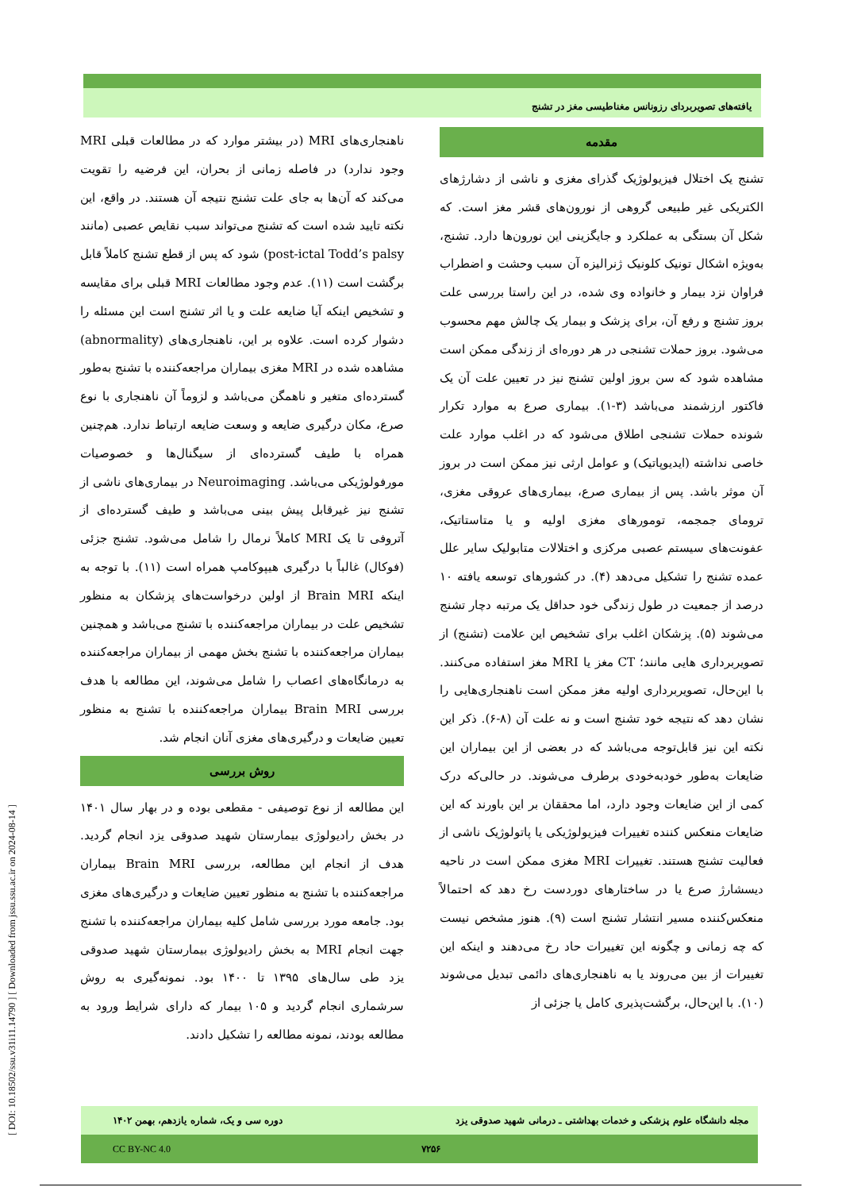[ DOI: 10.18502/ssu.v31i11.14790 ] [ Downloaded from jssu.ssu.ac.ir on 2024-08-14 ]
یافته‌های تصویربردای رزونانس مغناطیسی مغز در تشنج
مقدمه
تشنج یک اختلال فیزیولوژیک گذرای مغزی و ناشی از دشارژهای الکتریکی غیر طبیعی گروهی از نورون‌های قشر مغز است. که شکل آن بستگی به عملکرد و جایگزینی این نورون‌ها دارد. تشنج، به‌ویژه اشکال تونیک کلونیک ژنرالیزه آن سبب وحشت و اضطراب فراوان نزد بیمار و خانواده وی شده، در این راستا بررسی علت بروز تشنج و رفع آن، برای پزشک و بیمار یک چالش مهم محسوب می‌شود. بروز حملات تشنجی در هر دوره‌ای از زندگی ممکن است مشاهده شود که سن بروز اولین تشنج نیز در تعیین علت آن یک فاکتور ارزشمند می‌باشد (۳-۱). بیماری صرع به موارد تکرار شونده حملات تشنجی اطلاق می‌شود که در اغلب موارد علت خاصی نداشته (ایدیوپاتیک) و عوامل ارثی نیز ممکن است در بروز آن موثر باشد. پس از بیماری صرع، بیماری‌های عروقی مغزی، ترومای جمجمه، تومورهای مغزی اولیه و یا متاستاتیک، عفونت‌های سیستم عصبی مرکزی و اختلالات متابولیک سایر علل عمده تشنج را تشکیل می‌دهد (۴). در کشورهای توسعه یافته ۱۰ درصد از جمعیت در طول زندگی خود حداقل یک مرتبه دچار تشنج می‌شوند (۵). پزشکان اغلب برای تشخیص این علامت (تشنج) از تصویربرداری هایی مانند؛ CT مغز یا MRI مغز استفاده می‌کنند. با این‌حال، تصویربرداری اولیه مغز ممکن است ناهنجاری‌هایی را نشان دهد که نتیجه خود تشنج است و نه علت آن (۸-۶). ذکر این نکته این نیز قابل‌توجه می‌باشد که در بعضی از این بیماران این ضایعات به‌طور خودبه‌خودی برطرف می‌شوند. در حالی‌که درک کمی از این ضایعات وجود دارد، اما محققان بر این باورند که این ضایعات منعکس کننده تغییرات فیزیولوژیکی یا پاتولوژیک ناشی از فعالیت تشنج هستند. تغییرات MRI مغزی ممکن است در ناحیه دیسشارژ صرع یا در ساختارهای دوردست رخ دهد که احتمالاً منعکس‌کننده مسیر انتشار تشنج است (۹). هنوز مشخص نیست که چه زمانی و چگونه این تغییرات حاد رخ می‌دهند و اینکه این تغییرات از بین می‌روند یا به ناهنجاری‌های دائمی تبدیل می‌شوند (۱۰). با این‌حال، برگشت‌پذیری کامل یا جزئی از
ناهنجاری‌های MRI (در بیشتر موارد که در مطالعات قبلی MRI وجود ندارد) در فاصله زمانی از بحران، این فرضیه را تقویت می‌کند که آن‌ها به جای علت تشنج نتیجه آن هستند. در واقع، این نکته تایید شده است که تشنج می‌تواند سبب نقایص عصبی (مانند post-ictal Todd’s palsy) شود که پس از قطع تشنج کاملاً قابل برگشت است (۱۱). عدم وجود مطالعات MRI قبلی برای مقایسه و تشخیص اینکه آیا ضایعه علت و یا اثر تشنج است این مسئله را دشوار کرده است. علاوه بر این، ناهنجاری‌های (abnormality) مشاهده شده در MRI مغزی بیماران مراجعه‌کننده با تشنج به‌طور گسترده‌ای متغیر و ناهمگن می‌باشد و لزوماً آن ناهنجاری با نوع صرع، مکان درگیری ضایعه و وسعت ضایعه ارتباط ندارد. هم‌چنین همراه با طیف گسترده‌ای از سیگنال‌ها و خصوصیات مورفولوژیکی می‌باشد. Neuroimaging در بیماری‌های ناشی از تشنج نیز غیرقابل پیش بینی می‌باشد و طیف گسترده‌ای از آتروفی تا یک MRI کاملاً نرمال را شامل می‌شود. تشنج جزئی (فوکال) غالباً با درگیری هیپوکامپ همراه است (۱۱). با توجه به اینکه Brain MRI از اولین درخواست‌های پزشکان به منظور تشخیص علت در بیماران مراجعه‌کننده با تشنج می‌باشد و همچنین بیماران مراجعه‌کننده با تشنج بخش مهمی از بیماران مراجعه‌کننده به درمانگاه‌های اعصاب را شامل می‌شوند، این مطالعه با هدف بررسی Brain MRI بیماران مراجعه‌کننده با تشنج به منظور تعیین ضایعات و درگیری‌های مغزی آنان انجام شد.
روش بررسی
این مطالعه از نوع توصیفی - مقطعی بوده و در بهار سال ۱۴۰۱ در بخش رادیولوژی بیمارستان شهید صدوقی یزد انجام گردید. هدف از انجام این مطالعه، بررسی Brain MRI بیماران مراجعه‌کننده با تشنج به منظور تعیین ضایعات و درگیری‌های مغزی بود. جامعه مورد بررسی شامل کلیه بیماران مراجعه‌کننده با تشنج جهت انجام MRI به بخش رادیولوژی بیمارستان شهید صدوقی یزد طی سال‌های ۱۳۹۵ تا ۱۴۰۰ بود. نمونه‌گیری به روش سرشماری انجام گردید و ۱۰۵ بیمار که دارای شرایط ورود به مطالعه بودند، نمونه مطالعه را تشکیل دادند.
مجله دانشگاه علوم پزشکی و خدمات بهداشتی ـ درمانی شهید صدوقی یزد دوره سی و یک، شماره یازدهم، بهمن ۱۴۰۲
۷۲۵۶ CC BY-NC 4.0